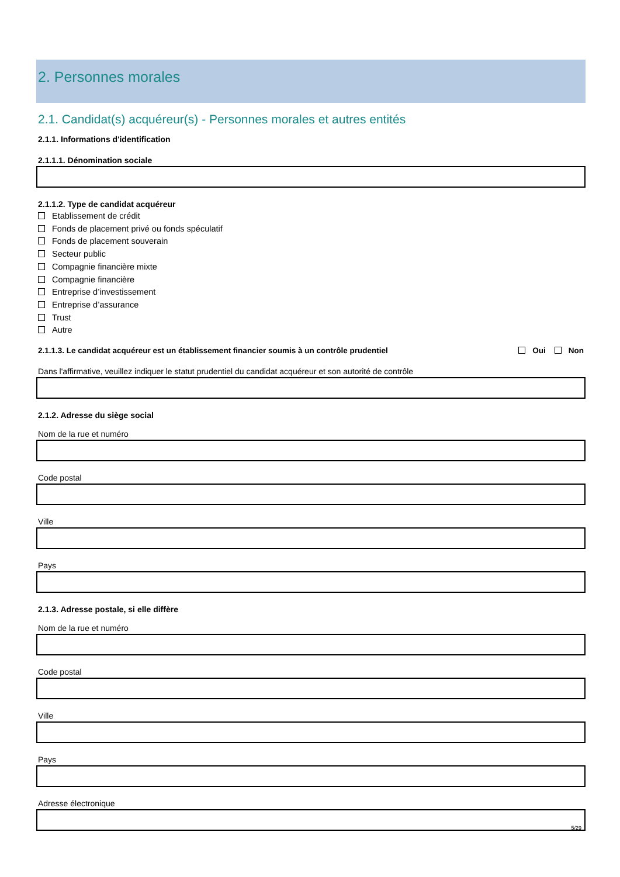2. Personnes morales
2.1. Candidat(s) acquéreur(s) - Personnes morales et autres entités
2.1.1. Informations d'identification
2.1.1.1. Dénomination sociale
2.1.1.2. Type de candidat acquéreur
Etablissement de crédit
Fonds de placement privé ou fonds spéculatif
Fonds de placement souverain
Secteur public
Compagnie financière mixte
Compagnie financière
Entreprise d’investissement
Entreprise d’assurance
Trust
Autre
2.1.1.3. Le candidat acquéreur est un établissement financier soumis à un contrôle prudentiel Oui Non
Dans l'affirmative, veuillez indiquer le statut prudentiel du candidat acquéreur et son autorité de contrôle
2.1.2. Adresse du siège social
Nom de la rue et numéro
Code postal
Ville
Pays
2.1.3. Adresse postale, si elle diffère
Nom de la rue et numéro
Code postal
Ville
Pays
Adresse électronique
5/29